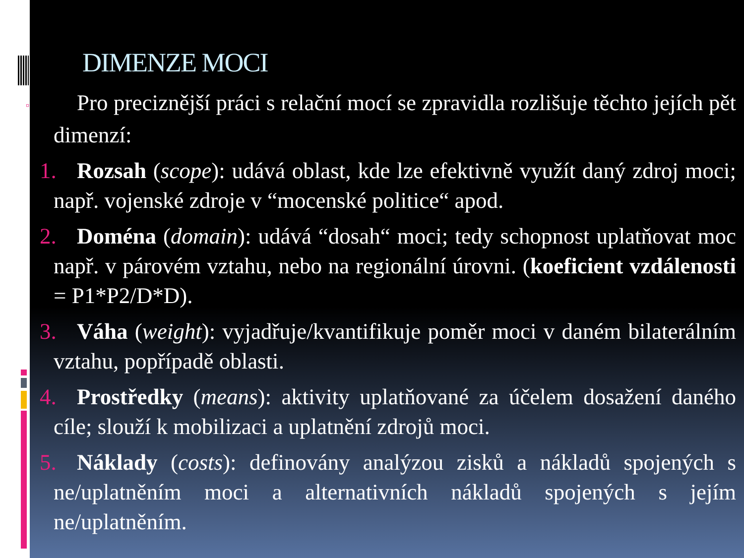DIMENZE MOCI
▫ Pro preciznější práci s relační mocí se zpravidla rozlišuje těchto jejích pět dimenzí:
1. Rozsah (scope): udává oblast, kde lze efektivně využít daný zdroj moci; např. vojenské zdroje v “mocenské politice“ apod.
2. Doména (domain): udává “dosah“ moci; tedy schopnost uplatňovat moc např. v párovém vztahu, nebo na regionální úrovni. (koeficient vzdálenosti = P1*P2/D*D).
3. Váha (weight): vyjadřuje/kvantifikuje poměr moci v daném bilaterálním vztahu, popřípadě oblasti.
4. Prostředky (means): aktivity uplatňované za účelem dosažení daného cíle; slouží k mobilizaci a uplatnění zdrojů moci.
5. Náklady (costs): definovány analýzou zisků a nákladů spojených s ne/uplatněním moci a alternativních nákladů spojených s jejím ne/uplatněním.